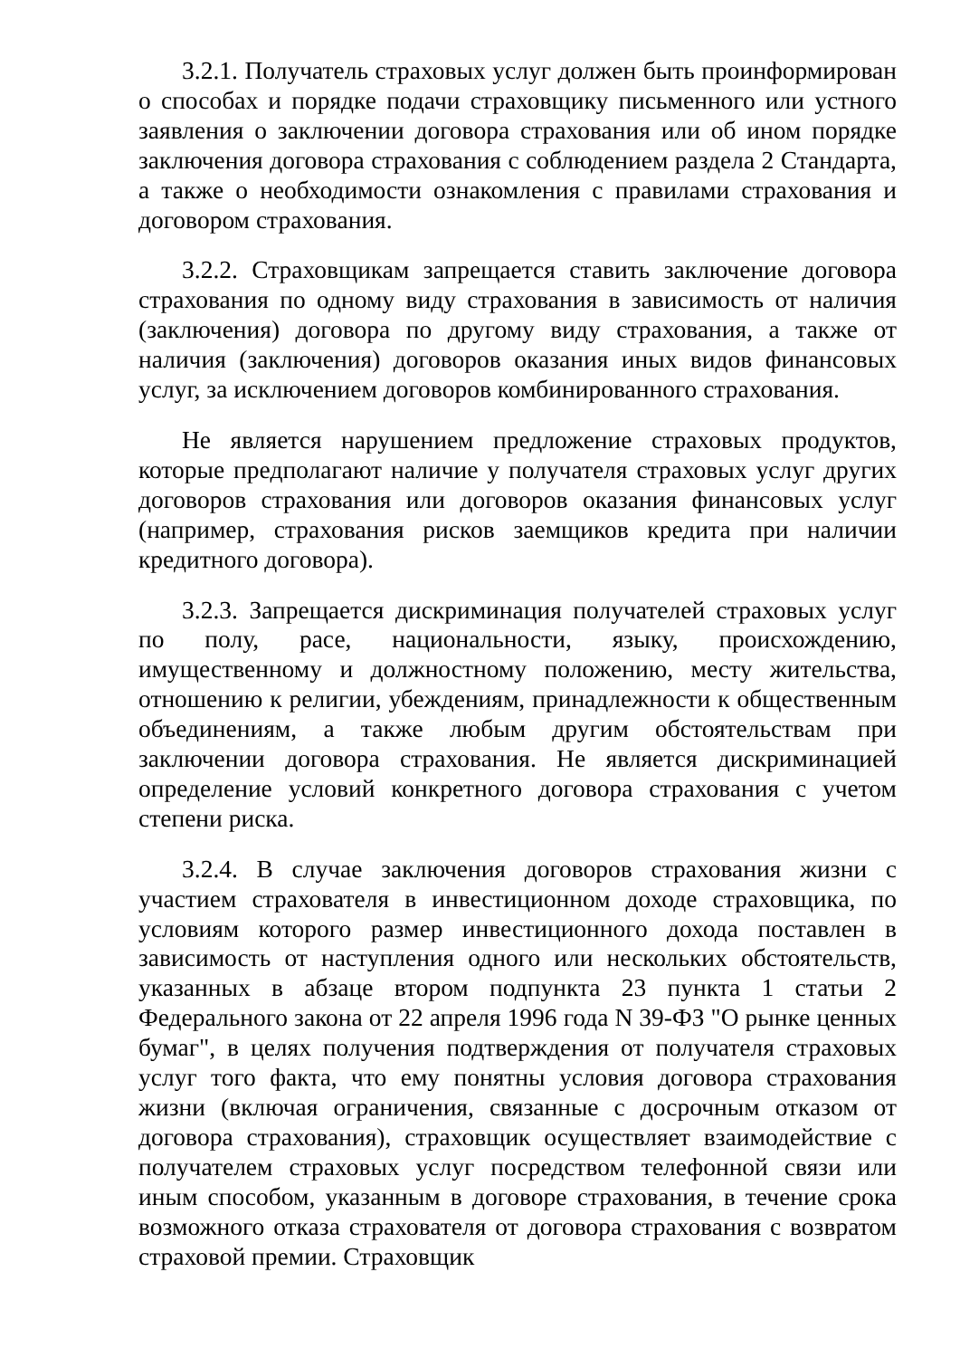3.2.1. Получатель страховых услуг должен быть проинформирован о способах и порядке подачи страховщику письменного или устного заявления о заключении договора страхования или об ином порядке заключения договора страхования с соблюдением раздела 2 Стандарта, а также о необходимости ознакомления с правилами страхования и договором страхования.
3.2.2. Страховщикам запрещается ставить заключение договора страхования по одному виду страхования в зависимость от наличия (заключения) договора по другому виду страхования, а также от наличия (заключения) договоров оказания иных видов финансовых услуг, за исключением договоров комбинированного страхования.
Не является нарушением предложение страховых продуктов, которые предполагают наличие у получателя страховых услуг других договоров страхования или договоров оказания финансовых услуг (например, страхования рисков заемщиков кредита при наличии кредитного договора).
3.2.3. Запрещается дискриминация получателей страховых услуг по полу, расе, национальности, языку, происхождению, имущественному и должностному положению, месту жительства, отношению к религии, убеждениям, принадлежности к общественным объединениям, а также любым другим обстоятельствам при заключении договора страхования. Не является дискриминацией определение условий конкретного договора страхования с учетом степени риска.
3.2.4. В случае заключения договоров страхования жизни с участием страхователя в инвестиционном доходе страховщика, по условиям которого размер инвестиционного дохода поставлен в зависимость от наступления одного или нескольких обстоятельств, указанных в абзаце втором подпункта 23 пункта 1 статьи 2 Федерального закона от 22 апреля 1996 года N 39-ФЗ "О рынке ценных бумаг", в целях получения подтверждения от получателя страховых услуг того факта, что ему понятны условия договора страхования жизни (включая ограничения, связанные с досрочным отказом от договора страхования), страховщик осуществляет взаимодействие с получателем страховых услуг посредством телефонной связи или иным способом, указанным в договоре страхования, в течение срока возможного отказа страхователя от договора страхования с возвратом страховой премии. Страховщик